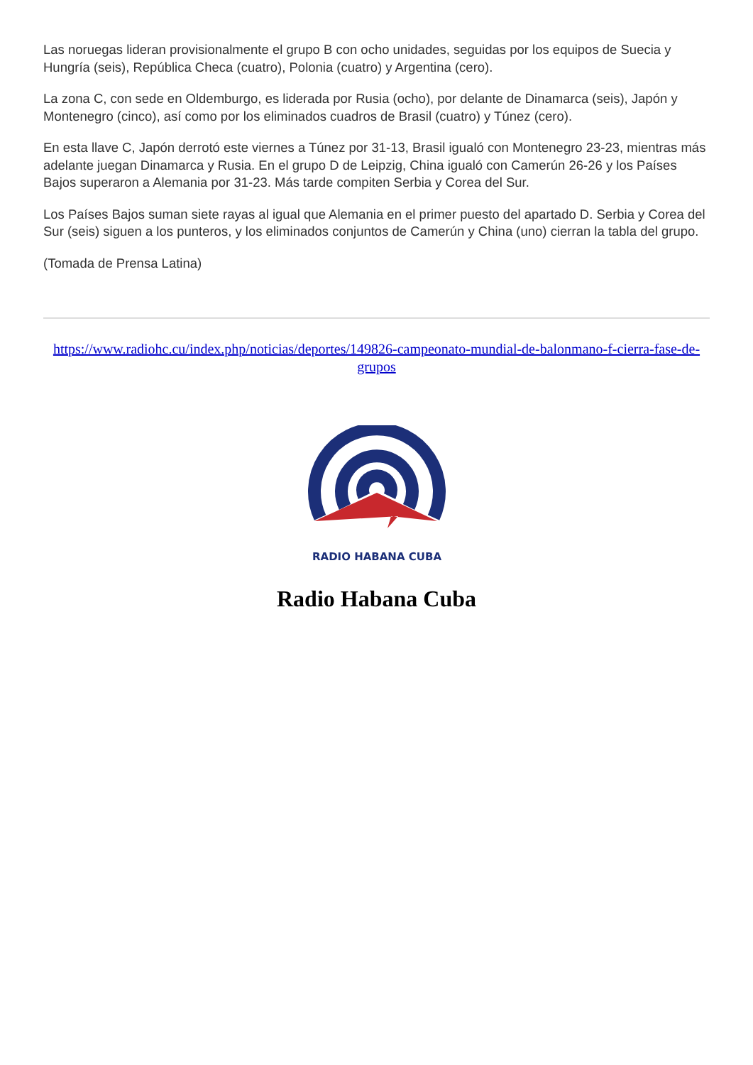Las noruegas lideran provisionalmente el grupo B con ocho unidades, seguidas por los equipos de Suecia y Hungría (seis), República Checa (cuatro), Polonia (cuatro) y Argentina (cero).
La zona C, con sede en Oldemburgo, es liderada por Rusia (ocho), por delante de Dinamarca (seis), Japón y Montenegro (cinco), así como por los eliminados cuadros de Brasil (cuatro) y Túnez (cero).
En esta llave C, Japón derrotó este viernes a Túnez por 31-13, Brasil igualó con Montenegro 23-23, mientras más adelante juegan Dinamarca y Rusia. En el grupo D de Leipzig, China igualó con Camerún 26-26 y los Países Bajos superaron a Alemania por 31-23. Más tarde compiten Serbia y Corea del Sur.
Los Países Bajos suman siete rayas al igual que Alemania en el primer puesto del apartado D. Serbia y Corea del Sur (seis) siguen a los punteros, y los eliminados conjuntos de Camerún y China (uno) cierran la tabla del grupo.
(Tomada de Prensa Latina)
https://www.radiohc.cu/index.php/noticias/deportes/149826-campeonato-mundial-de-balonmano-f-cierra-fase-de-grupos
RADIO HABANA CUBA
Radio Habana Cuba